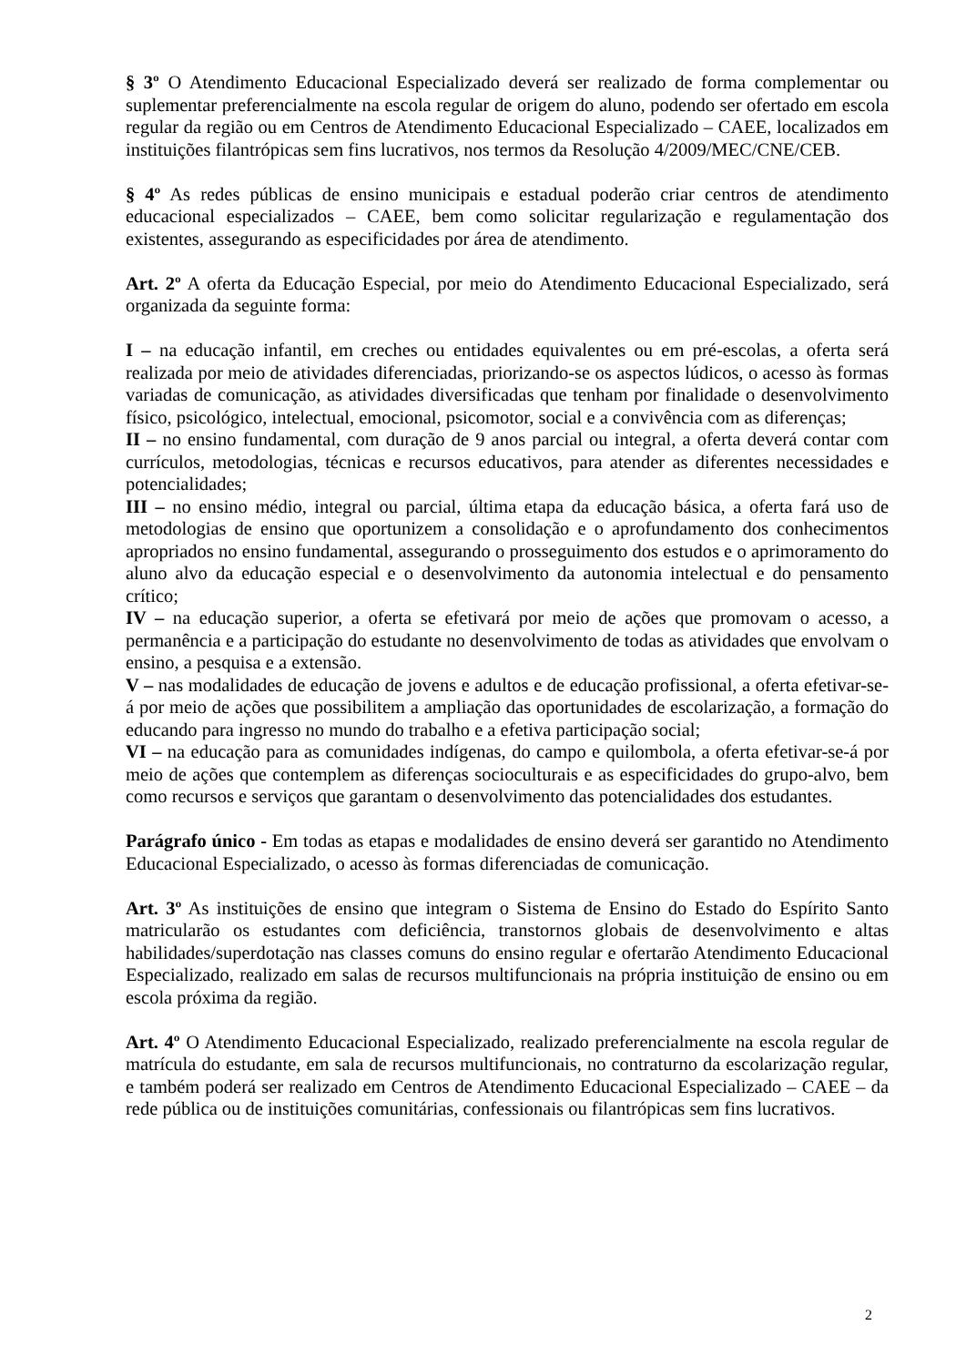§ 3º O Atendimento Educacional Especializado deverá ser realizado de forma complementar ou suplementar preferencialmente na escola regular de origem do aluno, podendo ser ofertado em escola regular da região ou em Centros de Atendimento Educacional Especializado – CAEE, localizados em instituições filantrópicas sem fins lucrativos, nos termos da Resolução 4/2009/MEC/CNE/CEB.
§ 4º As redes públicas de ensino municipais e estadual poderão criar centros de atendimento educacional especializados – CAEE, bem como solicitar regularização e regulamentação dos existentes, assegurando as especificidades por área de atendimento.
Art. 2º A oferta da Educação Especial, por meio do Atendimento Educacional Especializado, será organizada da seguinte forma:
I – na educação infantil, em creches ou entidades equivalentes ou em pré-escolas, a oferta será realizada por meio de atividades diferenciadas, priorizando-se os aspectos lúdicos, o acesso às formas variadas de comunicação, as atividades diversificadas que tenham por finalidade o desenvolvimento físico, psicológico, intelectual, emocional, psicomotor, social e a convivência com as diferenças;
II – no ensino fundamental, com duração de 9 anos parcial ou integral, a oferta deverá contar com currículos, metodologias, técnicas e recursos educativos, para atender as diferentes necessidades e potencialidades;
III – no ensino médio, integral ou parcial, última etapa da educação básica, a oferta fará uso de metodologias de ensino que oportunizem a consolidação e o aprofundamento dos conhecimentos apropriados no ensino fundamental, assegurando o prosseguimento dos estudos e o aprimoramento do aluno alvo da educação especial e o desenvolvimento da autonomia intelectual e do pensamento crítico;
IV – na educação superior, a oferta se efetivará por meio de ações que promovam o acesso, a permanência e a participação do estudante no desenvolvimento de todas as atividades que envolvam o ensino, a pesquisa e a extensão.
V – nas modalidades de educação de jovens e adultos e de educação profissional, a oferta efetivar-se-á por meio de ações que possibilitem a ampliação das oportunidades de escolarização, a formação do educando para ingresso no mundo do trabalho e a efetiva participação social;
VI – na educação para as comunidades indígenas, do campo e quilombola, a oferta efetivar-se-á por meio de ações que contemplem as diferenças socioculturais e as especificidades do grupo-alvo, bem como recursos e serviços que garantam o desenvolvimento das potencialidades dos estudantes.
Parágrafo único - Em todas as etapas e modalidades de ensino deverá ser garantido no Atendimento Educacional Especializado, o acesso às formas diferenciadas de comunicação.
Art. 3º As instituições de ensino que integram o Sistema de Ensino do Estado do Espírito Santo matricularão os estudantes com deficiência, transtornos globais de desenvolvimento e altas habilidades/superdotação nas classes comuns do ensino regular e ofertarão Atendimento Educacional Especializado, realizado em salas de recursos multifuncionais na própria instituição de ensino ou em escola próxima da região.
Art. 4º O Atendimento Educacional Especializado, realizado preferencialmente na escola regular de matrícula do estudante, em sala de recursos multifuncionais, no contraturno da escolarização regular, e também poderá ser realizado em Centros de Atendimento Educacional Especializado – CAEE – da rede pública ou de instituições comunitárias, confessionais ou filantrópicas sem fins lucrativos.
2